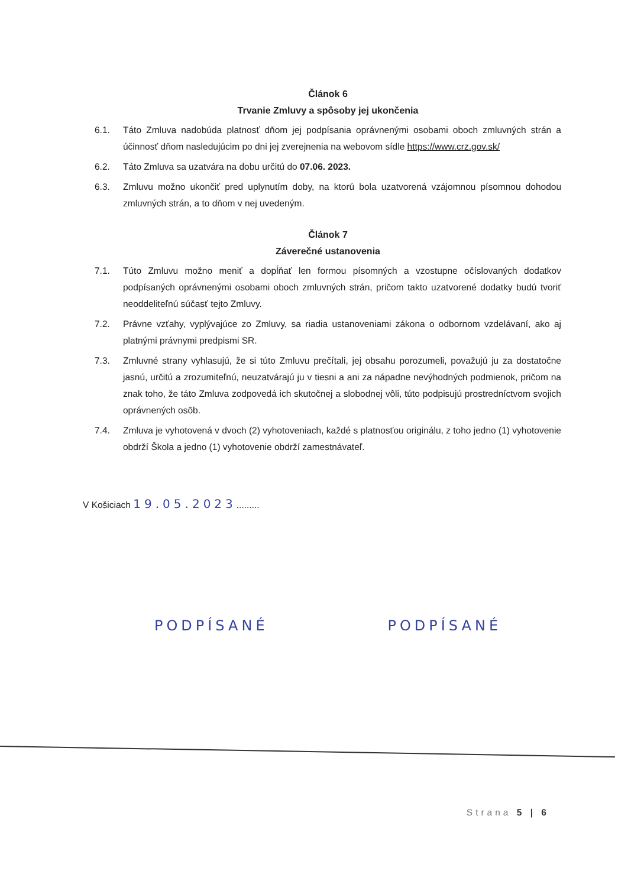Článok 6
Trvanie Zmluvy a spôsoby jej ukončenia
6.1. Táto Zmluva nadobúda platnosť dňom jej podpísania oprávnenými osobami oboch zmluvných strán a účinnosť dňom nasledujúcim po dni jej zverejnenia na webovom sídle https://www.crz.gov.sk/
6.2. Táto Zmluva sa uzatvára na dobu určitú do 07.06. 2023.
6.3. Zmluvu možno ukončiť pred uplynutím doby, na ktorú bola uzatvorená vzájomnou písomnou dohodou zmluvných strán, a to dňom v nej uvedeným.
Článok 7
Záverečné ustanovenia
7.1. Túto Zmluvu možno meniť a dopĺňať len formou písomných a vzostupne očíslovaných dodatkov podpísaných oprávnenými osobami oboch zmluvných strán, pričom takto uzatvorené dodatky budú tvoriť neoddeliteľnú súčasť tejto Zmluvy.
7.2. Právne vzťahy, vyplývajúce zo Zmluvy, sa riadia ustanoveniami zákona o odbornom vzdelávaní, ako aj platnými právnymi predpismi SR.
7.3. Zmluvné strany vyhlasujú, že si túto Zmluvu prečítali, jej obsahu porozumeli, považujú ju za dostatočne jasnú, určitú a zrozumiteľnú, neuzatvárajú ju v tiesni a ani za nápadne nevýhodných podmienok, pričom na znak toho, že táto Zmluva zodpovedá ich skutočnej a slobodnej vôli, túto podpisujú prostredníctvom svojich oprávnených osôb.
7.4. Zmluva je vyhotovená v dvoch (2) vyhotoveniach, každé s platnosťou originálu, z toho jedno (1) vyhotovenie obdrží Škola a jedno (1) vyhotovenie obdrží zamestnávateľ.
V Košiciach 19.05.2023.........
PODPÍSANÉ PODPÍSANÉ
Strana 5 | 6